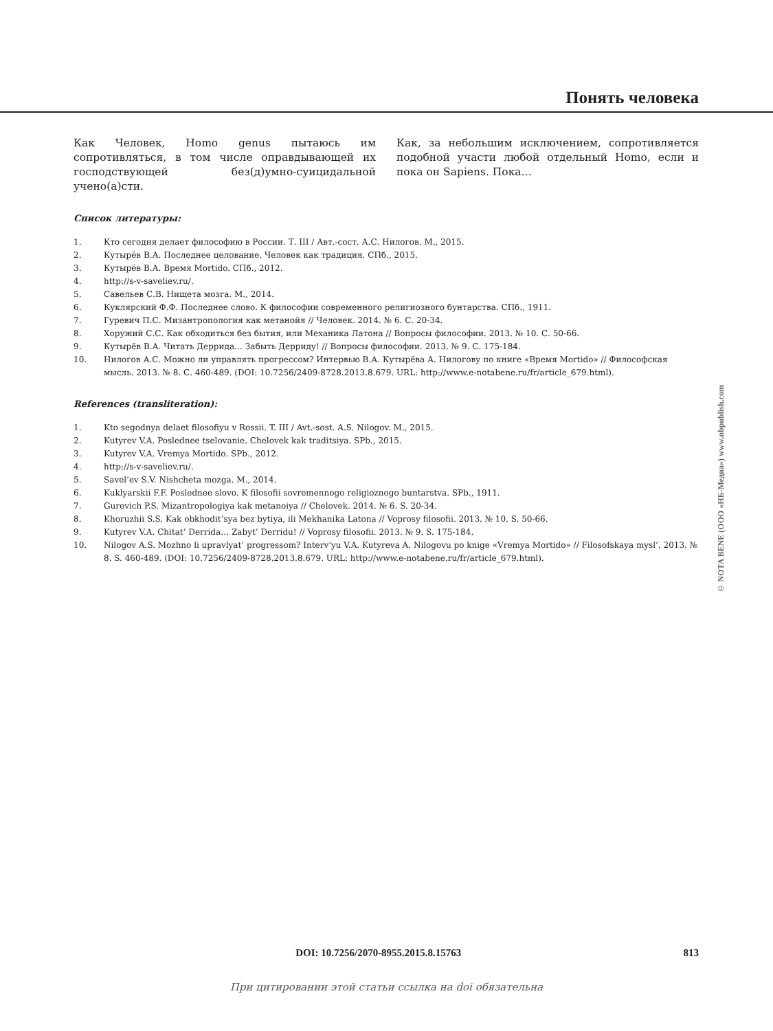Понять человека
Как Человек, Homo genus пытаюсь им сопротивляться, в том числе оправдывающей их господствующей без(д)умно-суицидальной учено(а)сти.
Как, за небольшим исключением, сопротивляется подобной участи любой отдельный Homo, если и пока он Sapiens. Пока…
Список литературы:
1. Кто сегодня делает философию в России. Т. III / Авт.-сост. А.С. Нилогов. М., 2015.
2. Кутырёв В.А. Последнее целование. Человек как традиция. СПб., 2015.
3. Кутырёв В.А. Время Mortido. СПб., 2012.
4. http://s-v-saveliev.ru/.
5. Савельев С.В. Нищета мозга. М., 2014.
6. Куклярский Ф.Ф. Последнее слово. К философии современного религиозного бунтарства. СПб., 1911.
7. Гуревич П.С. Мизантропология как метанойя // Человек. 2014. № 6. С. 20-34.
8. Хоружий С.С. Как обходиться без бытия, или Механика Латона // Вопросы философии. 2013. № 10. С. 50-66.
9. Кутырёв В.А. Читать Деррида… Забыть Дерриду! // Вопросы философии. 2013. № 9. С. 175-184.
10. Нилогов А.С. Можно ли управлять прогрессом? Интервью В.А. Кутырёва А. Нилогову по книге «Время Mortido» // Философская мысль. 2013. № 8. С. 460-489. (DOI: 10.7256/2409-8728.2013.8.679. URL: http://www.e-notabene.ru/fr/article_679.html).
References (transliteration):
1. Kto segodnya delaet filosofiyu v Rossii. T. III / Avt.-sost. A.S. Nilogov. M., 2015.
2. Kutyrev V.A. Poslednee tselovanie. Chelovek kak traditsiya. SPb., 2015.
3. Kutyrev V.A. Vremya Mortido. SPb., 2012.
4. http://s-v-saveliev.ru/.
5. Savel’ev S.V. Nishcheta mozga. M., 2014.
6. Kuklyarskii F.F. Poslednee slovo. K filosofii sovremennogo religioznogo buntarstva. SPb., 1911.
7. Gurevich P.S. Mizantropologiya kak metanoiya // Chelovek. 2014. № 6. S. 20-34.
8. Khoruzhii S.S. Kak obkhodit’sya bez bytiya, ili Mekhanika Latona // Voprosy filosofii. 2013. № 10. S. 50-66.
9. Kutyrev V.A. Chitat’ Derrida… Zabyt’ Derridu! // Voprosy filosofii. 2013. № 9. S. 175-184.
10. Nilogov A.S. Mozhno li upravlyat’ progressom? Interv’yu V.A. Kutyreva A. Nilogovu po knige «Vremya Mortido» // Filosofskaya mysl’. 2013. № 8. S. 460-489. (DOI: 10.7256/2409-8728.2013.8.679. URL: http://www.e-notabene.ru/fr/article_679.html).
© NOTA BENE (ООО «НБ-Медиа») www.nbpublish.com
DOI: 10.7256/2070-8955.2015.8.15763 813
При цитировании этой статьи ссылка на doi обязательна